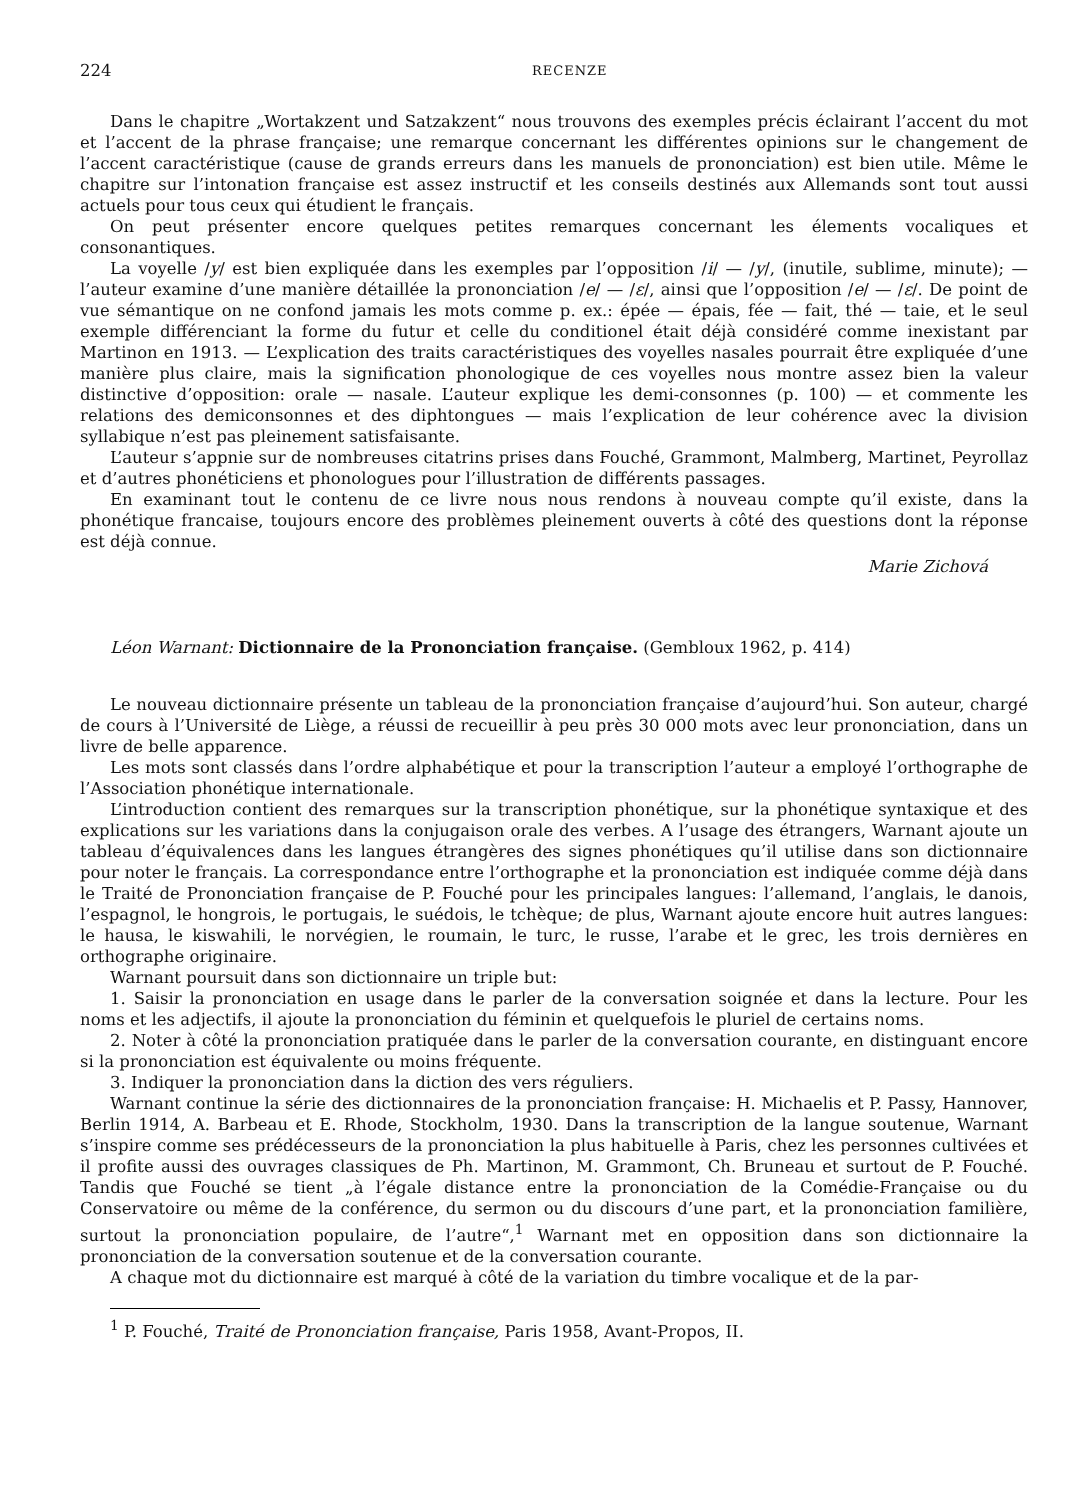224 RECENZE
Dans le chapitre „Wortakzent und Satzakzent“ nous trouvons des exemples précis éclairant l’accent du mot et l’accent de la phrase française; une remarque concernant les différentes opinions sur le changement de l’accent caractéristique (cause de grands erreurs dans les manuels de prononciation) est bien utile. Même le chapitre sur l’intonation française est assez instructif et les conseils destinés aux Allemands sont tout aussi actuels pour tous ceux qui étudient le français.
On peut présenter encore quelques petites remarques concernant les élements vocaliques et consonantiques.
La voyelle /y/ est bien expliquée dans les exemples par l’opposition /i/ — /y/, (inutile, sublime, minute); — l’auteur examine d’une manière détaillée la prononciation /e/ — /ε/, ainsi que l’opposition /e/ — /ε/. De point de vue sémantique on ne confond jamais les mots comme p. ex.: épée — épais, fée — fait, thé — taie, et le seul exemple différenciant la forme du futur et celle du conditionel était déjà considéré comme inexistant par Martinon en 1913. — L’explication des traits caractéristiques des voyelles nasales pourrait être expliquée d’une manière plus claire, mais la signification phonologique de ces voyelles nous montre assez bien la valeur distinctive d’opposition: orale — nasale. L’auteur explique les demi-consonnes (p. 100) — et commente les relations des demiconsonnes et des diphtongues — mais l’explication de leur cohérence avec la division syllabique n’est pas pleinement satisfaisante.
L’auteur s’appnie sur de nombreuses citatrins prises dans Fouché, Grammont, Malmberg, Martinet, Peyrollaz et d’autres phonéticiens et phonologues pour l’illustration de différents passages.
En examinant tout le contenu de ce livre nous nous rendons à nouveau compte qu’il existe, dans la phonétique francaise, toujours encore des problèmes pleinement ouverts à côté des questions dont la réponse est déjà connue.
Marie Zichová
Léon Warnant: Dictionnaire de la Prononciation française. (Gembloux 1962, p. 414)
Le nouveau dictionnaire présente un tableau de la prononciation française d’aujourd’hui. Son auteur, chargé de cours à l’Université de Liège, a réussi de recueillir à peu près 30 000 mots avec leur prononciation, dans un livre de belle apparence.
Les mots sont classés dans l’ordre alphabétique et pour la transcription l’auteur a employé l’orthographe de l’Association phonétique internationale.
L’introduction contient des remarques sur la transcription phonétique, sur la phonétique syntaxique et des explications sur les variations dans la conjugaison orale des verbes. A l’usage des étrangers, Warnant ajoute un tableau d’équivalences dans les langues étrangères des signes phonétiques qu’il utilise dans son dictionnaire pour noter le français. La correspondance entre l’orthographe et la prononciation est indiquée comme déjà dans le Traité de Prononciation française de P. Fouché pour les principales langues: l’allemand, l’anglais, le danois, l’espagnol, le hongrois, le portugais, le suédois, le tchèque; de plus, Warnant ajoute encore huit autres langues: le hausa, le kiswahili, le norvégien, le roumain, le turc, le russe, l’arabe et le grec, les trois dernières en orthographe originaire.
Warnant poursuit dans son dictionnaire un triple but:
1. Saisir la prononciation en usage dans le parler de la conversation soignée et dans la lecture. Pour les noms et les adjectifs, il ajoute la prononciation du féminin et quelquefois le pluriel de certains noms.
2. Noter à côté la prononciation pratiquée dans le parler de la conversation courante, en distinguant encore si la prononciation est équivalente ou moins fréquente.
3. Indiquer la prononciation dans la diction des vers réguliers.
Warnant continue la série des dictionnaires de la prononciation française: H. Michaelis et P. Passy, Hannover, Berlin 1914, A. Barbeau et E. Rhode, Stockholm, 1930. Dans la transcription de la langue soutenue, Warnant s’inspire comme ses prédécesseurs de la prononciation la plus habituelle à Paris, chez les personnes cultivées et il profite aussi des ouvrages classiques de Ph. Martinon, M. Grammont, Ch. Bruneau et surtout de P. Fouché. Tandis que Fouché se tient „à l’égale distance entre la prononciation de la Comédie-Française ou du Conservatoire ou même de la conférence, du sermon ou du discours d’une part, et la prononciation familière, surtout la prononciation populaire, de l’autre“,<sup>1</sup> Warnant met en opposition dans son dictionnaire la prononciation de la conversation soutenue et de la conversation courante.
A chaque mot du dictionnaire est marqué à côté de la variation du timbre vocalique et de la par-
<sup>1</sup> P. Fouché, Traité de Prononciation française, Paris 1958, Avant-Propos, II.